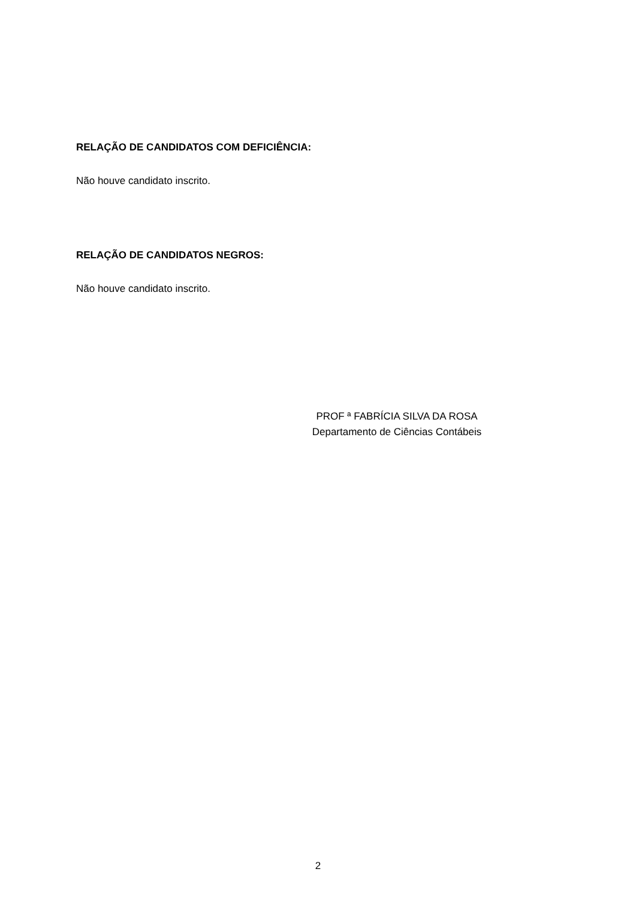RELAÇÃO DE CANDIDATOS COM DEFICIÊNCIA:
Não houve candidato inscrito.
RELAÇÃO DE CANDIDATOS NEGROS:
Não houve candidato inscrito.
PROF ª FABRÍCIA SILVA DA ROSA
Departamento de Ciências Contábeis
2